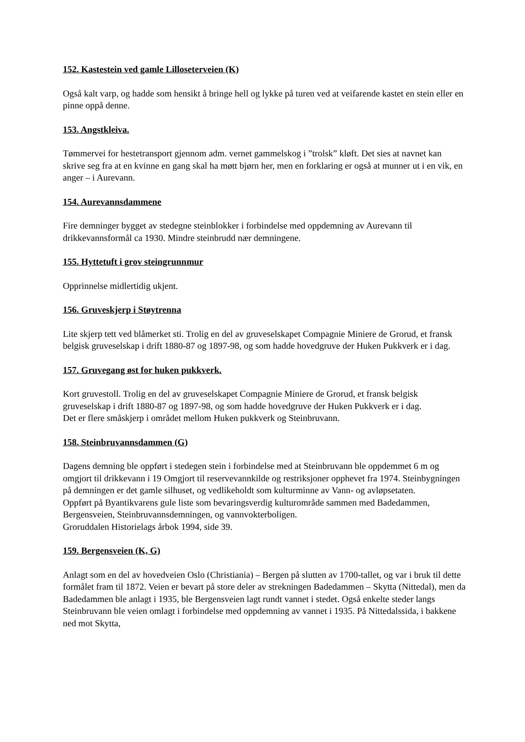152. Kastestein ved gamle Lilloseterveien (K)
Også kalt varp, og hadde som hensikt å bringe hell og lykke på turen ved at veifarende kastet en stein eller en pinne oppå denne.
153. Angstkleiva.
Tømmervei for hestetransport gjennom adm. vernet gammelskog i ”trolsk” kløft. Det sies at navnet kan skrive seg fra at en kvinne en gang skal ha møtt bjørn her, men en forklaring er også at munner ut i en vik, en anger – i Aurevann.
154. Aurevannsdammene
Fire demninger bygget av stedegne steinblokker i forbindelse med oppdemning av Aurevann til drikkevannsformål ca 1930. Mindre steinbrudd nær demningene.
155. Hyttetuft i grov steingrunnmur
Opprinnelse midlertidig ukjent.
156. Gruveskjerp i Støytrenna
Lite skjerp tett ved blåmerket sti. Trolig en del av gruveselskapet Compagnie Miniere de Grorud, et fransk belgisk gruveselskap i drift 1880-87 og 1897-98, og som hadde hovedgruve der Huken Pukkverk er i dag.
157. Gruvegang øst for huken pukkverk.
Kort gruvestoll. Trolig en del av gruveselskapet Compagnie Miniere de Grorud, et fransk belgisk gruveselskap i drift 1880-87 og 1897-98, og som hadde hovedgruve der Huken Pukkverk er i dag.
Det er flere småskjerp i området mellom Huken pukkverk og Steinbruvann.
158. Steinbruvannsdammen (G)
Dagens demning ble oppført i stedegen stein i forbindelse med at Steinbruvann ble oppdemmet 6 m og omgjort til drikkevann i 19 Omgjort til reservevannkilde og restriksjoner opphevet fra 1974. Steinbygningen på demningen er det gamle silhuset, og vedlikeholdt som kulturminne av Vann- og avløpsetaten.
Oppført på Byantikvarens gule liste som bevaringsverdig kulturområde sammen med Badedammen, Bergensveien, Steinbruvannsdemningen, og vannvokterboligen.
Groruddalen Historielags årbok 1994, side 39.
159. Bergensveien (K, G)
Anlagt som en del av hovedveien Oslo (Christiania) – Bergen på slutten av 1700-tallet, og var i bruk til dette formålet fram til 1872. Veien er bevart på store deler av strekningen Badedammen – Skytta (Nittedal), men da Badedammen ble anlagt i 1935, ble Bergensveien lagt rundt vannet i stedet. Også enkelte steder langs Steinbruvann ble veien omlagt i forbindelse med oppdemning av vannet i 1935. På Nittedalssida, i bakkene ned mot Skytta,